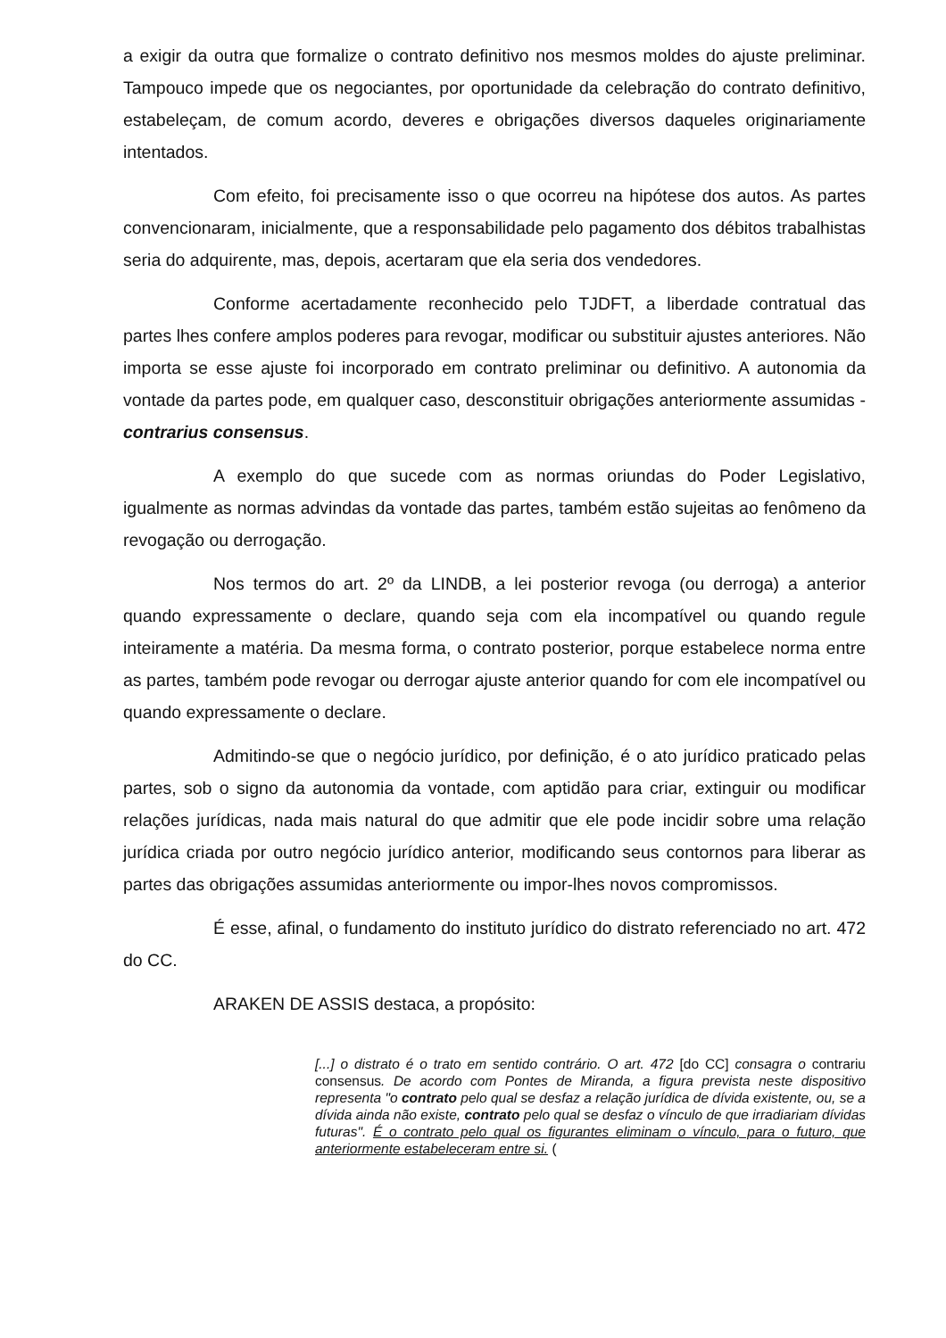a exigir da outra que formalize o contrato definitivo nos mesmos moldes do ajuste preliminar. Tampouco impede que os negociantes, por oportunidade da celebração do contrato definitivo, estabeleçam, de comum acordo, deveres e obrigações diversos daqueles originariamente intentados.
Com efeito, foi precisamente isso o que ocorreu na hipótese dos autos. As partes convencionaram, inicialmente, que a responsabilidade pelo pagamento dos débitos trabalhistas seria do adquirente, mas, depois, acertaram que ela seria dos vendedores.
Conforme acertadamente reconhecido pelo TJDFT, a liberdade contratual das partes lhes confere amplos poderes para revogar, modificar ou substituir ajustes anteriores. Não importa se esse ajuste foi incorporado em contrato preliminar ou definitivo. A autonomia da vontade da partes pode, em qualquer caso, desconstituir obrigações anteriormente assumidas - contrarius consensus.
A exemplo do que sucede com as normas oriundas do Poder Legislativo, igualmente as normas advindas da vontade das partes, também estão sujeitas ao fenômeno da revogação ou derrogação.
Nos termos do art. 2º da LINDB, a lei posterior revoga (ou derroga) a anterior quando expressamente o declare, quando seja com ela incompatível ou quando regule inteiramente a matéria. Da mesma forma, o contrato posterior, porque estabelece norma entre as partes, também pode revogar ou derrogar ajuste anterior quando for com ele incompatível ou quando expressamente o declare.
Admitindo-se que o negócio jurídico, por definição, é o ato jurídico praticado pelas partes, sob o signo da autonomia da vontade, com aptidão para criar, extinguir ou modificar relações jurídicas, nada mais natural do que admitir que ele pode incidir sobre uma relação jurídica criada por outro negócio jurídico anterior, modificando seus contornos para liberar as partes das obrigações assumidas anteriormente ou impor-lhes novos compromissos.
É esse, afinal, o fundamento do instituto jurídico do distrato referenciado no art. 472 do CC.
ARAKEN DE ASSIS destaca, a propósito:
[...] o distrato é o trato em sentido contrário. O art. 472 [do CC] consagra o contrariu consensus. De acordo com Pontes de Miranda, a figura prevista neste dispositivo representa "o contrato pelo qual se desfaz a relação jurídica de dívida existente, ou, se a dívida ainda não existe, contrato pelo qual se desfaz o vínculo de que irradiariam dívidas futuras". É o contrato pelo qual os figurantes eliminam o vínculo, para o futuro, que anteriormente estabeleceram entre si. (